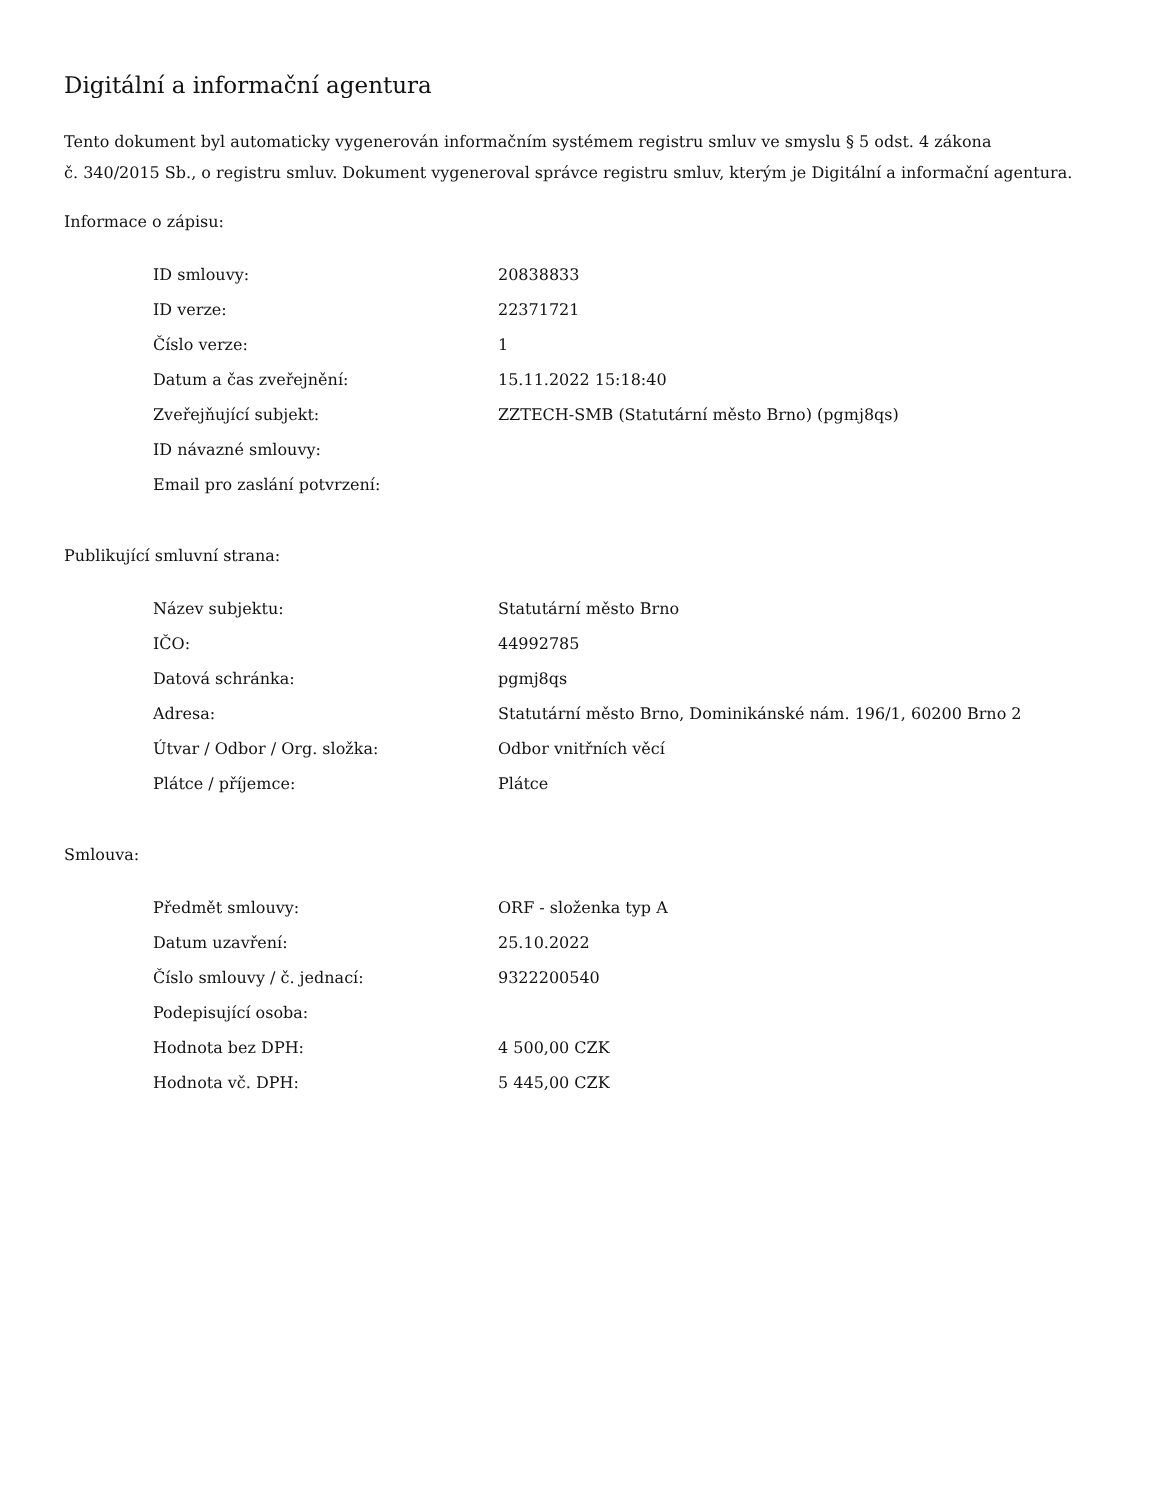Digitální a informační agentura
Tento dokument byl automaticky vygenerován informačním systémem registru smluv ve smyslu § 5 odst. 4 zákona
č. 340/2015 Sb., o registru smluv. Dokument vygeneroval správce registru smluv, kterým je Digitální a informační agentura.
Informace o zápisu:
| ID smlouvy: | 20838833 |
| ID verze: | 22371721 |
| Číslo verze: | 1 |
| Datum a čas zveřejnění: | 15.11.2022 15:18:40 |
| Zveřejňující subjekt: | ZZTECH-SMB (Statutární město Brno) (pgmj8qs) |
| ID návazné smlouvy: | |
| Email pro zaslání potvrzení: | |
Publikující smluvní strana:
| Název subjektu: | Statutární město Brno |
| IČO: | 44992785 |
| Datová schránka: | pgmj8qs |
| Adresa: | Statutární město Brno, Dominikánské nám. 196/1, 60200 Brno 2 |
| Útvar / Odbor / Org. složka: | Odbor vnitřních věcí |
| Plátce / příjemce: | Plátce |
Smlouva:
| Předmět smlouvy: | ORF - složenka typ A |
| Datum uzavření: | 25.10.2022 |
| Číslo smlouvy / č. jednací: | 9322200540 |
| Podepisující osoba: | |
| Hodnota bez DPH: | 4 500,00 CZK |
| Hodnota vč. DPH: | 5 445,00 CZK |